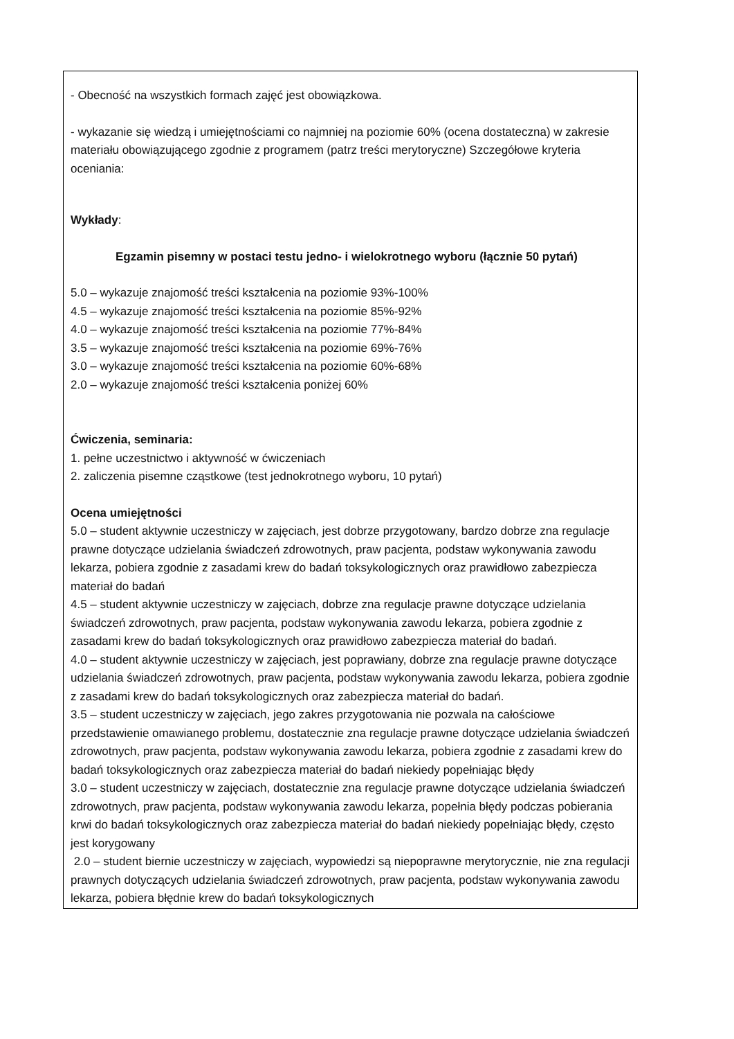| - Obecność na wszystkich formach zajęć jest obowiązkowa. - wykazanie się wiedzą i umiejętnościami co najmniej na poziomie 60% (ocena dostateczna) w zakresie materiału obowiązującego zgodnie z programem (patrz treści merytoryczne) Szczegółowe kryteria oceniania: Wykłady : Egzamin pisemny w postaci testu jedno- i wielokrotnego wyboru (łącznie 50 pytań) 5.0 – wykazuje znajomość treści kształcenia na poziomie 93%-100% 4.5 – wykazuje znajomość treści kształcenia na poziomie 85%-92% 4.0 – wykazuje znajomość treści kształcenia na poziomie 77%-84% 3.5 – wykazuje znajomość treści kształcenia na poziomie 69%-76% 3.0 – wykazuje znajomość treści kształcenia na poziomie 60%-68% 2.0 – wykazuje znajomość treści kształcenia poniżej 60% Ćwiczenia, seminaria: 1. pełne uczestnictwo i aktywność w ćwiczeniach 2. zaliczenia pisemne cząstkowe (test jednokrotnego wyboru, 10 pytań) Ocena umiejętności 5.0 – student aktywnie uczestniczy w zajęciach, jest dobrze przygotowany, bardzo dobrze zna regulacje prawne dotyczące udzielania świadczeń zdrowotnych, praw pacjenta, podstaw wykonywania zawodu lekarza, pobiera zgodnie z zasadami krew do badań toksykologicznych oraz prawidłowo zabezpiecza materiał do badań 4.5 – student aktywnie uczestniczy w zajęciach, dobrze zna regulacje prawne dotyczące udzielania świadczeń zdrowotnych, praw pacjenta, podstaw wykonywania zawodu lekarza, pobiera zgodnie z zasadami krew do badań toksykologicznych oraz prawidłowo zabezpiecza materiał do badań. 4.0 – student aktywnie uczestniczy w zajęciach, jest poprawiany, dobrze zna regulacje prawne dotyczące udzielania świadczeń zdrowotnych, praw pacjenta, podstaw wykonywania zawodu lekarza, pobiera zgodnie z zasadami krew do badań toksykologicznych oraz zabezpiecza materiał do badań. 3.5 – student uczestniczy w zajęciach, jego zakres przygotowania nie pozwala na całościowe przedstawienie omawianego problemu, dostatecznie zna regulacje prawne dotyczące udzielania świadczeń zdrowotnych, praw pacjenta, podstaw wykonywania zawodu lekarza, pobiera zgodnie z zasadami krew do badań toksykologicznych oraz zabezpiecza materiał do badań niekiedy popełniając błędy 3.0 – student uczestniczy w zajęciach, dostatecznie zna regulacje prawne dotyczące udzielania świadczeń zdrowotnych, praw pacjenta, podstaw wykonywania zawodu lekarza, popełnia błędy podczas pobierania krwi do badań toksykologicznych oraz zabezpiecza materiał do badań niekiedy popełniając błędy, często jest korygowany 2.0 – student biernie uczestniczy w zajęciach, wypowiedzi są niepoprawne merytorycznie, nie zna regulacji prawnych dotyczących udzielania świadczeń zdrowotnych, praw pacjenta, podstaw wykonywania zawodu lekarza, pobiera błędnie krew do badań toksykologicznych |